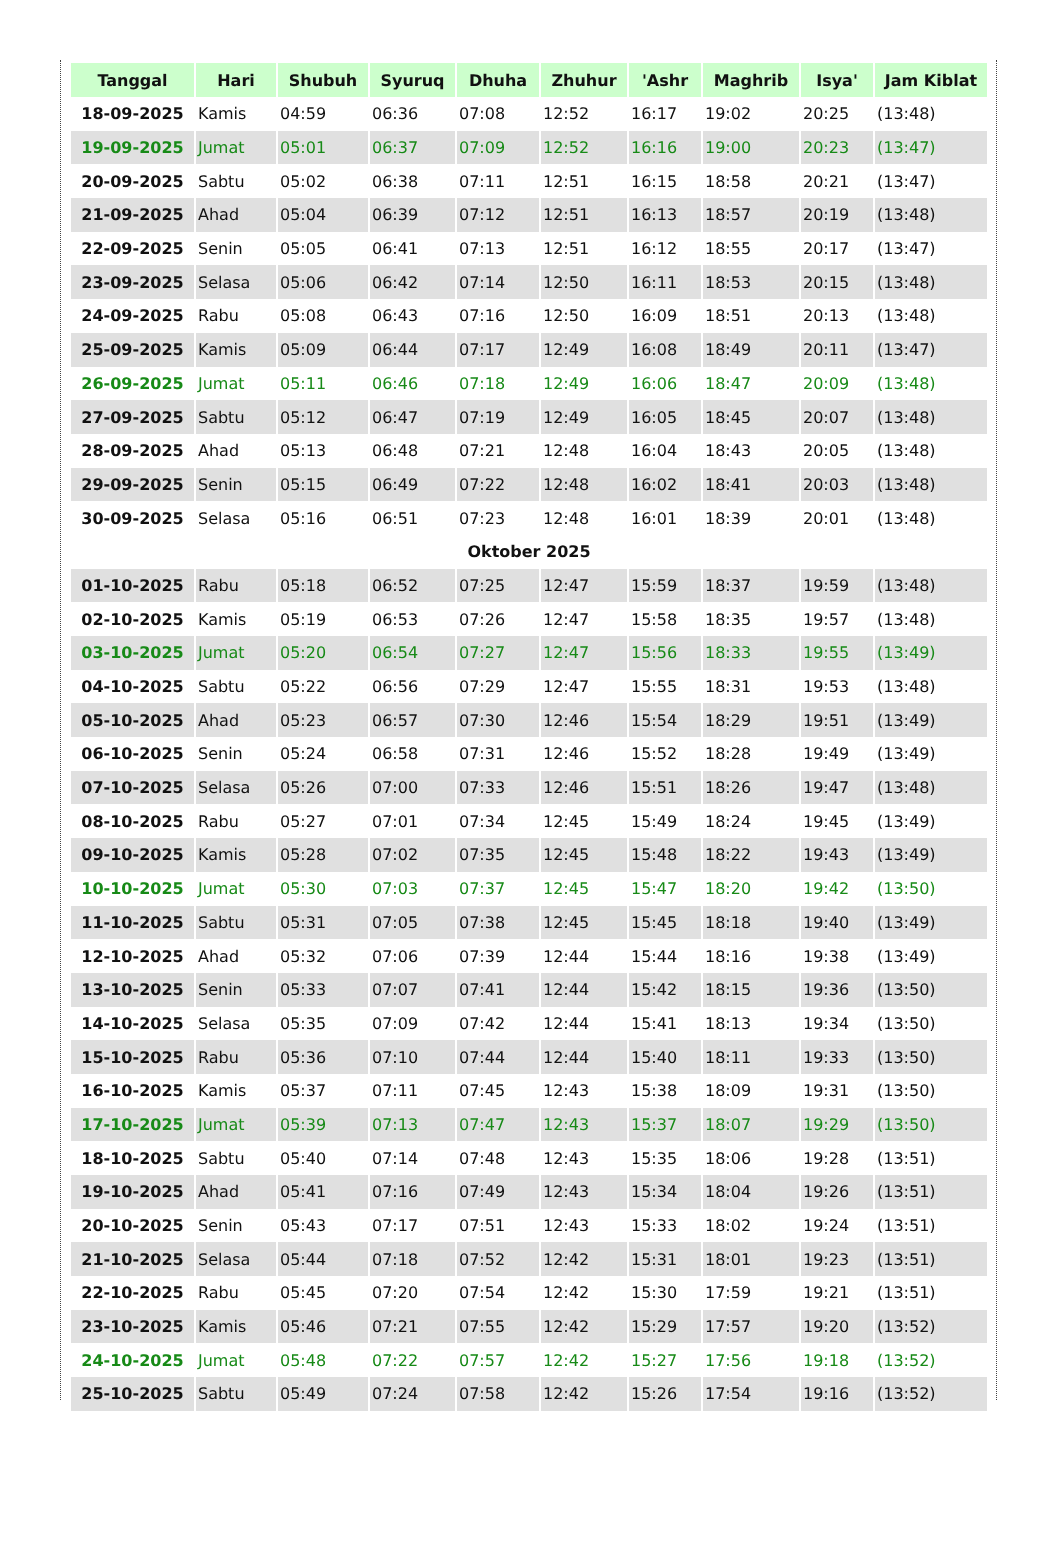| Tanggal | Hari | Shubuh | Syuruq | Dhuha | Zhuhur | 'Ashr | Maghrib | Isya' | Jam Kiblat |
| --- | --- | --- | --- | --- | --- | --- | --- | --- | --- |
| 18-09-2025 | Kamis | 04:59 | 06:36 | 07:08 | 12:52 | 16:17 | 19:02 | 20:25 | (13:48) |
| 19-09-2025 | Jumat | 05:01 | 06:37 | 07:09 | 12:52 | 16:16 | 19:00 | 20:23 | (13:47) |
| 20-09-2025 | Sabtu | 05:02 | 06:38 | 07:11 | 12:51 | 16:15 | 18:58 | 20:21 | (13:47) |
| 21-09-2025 | Ahad | 05:04 | 06:39 | 07:12 | 12:51 | 16:13 | 18:57 | 20:19 | (13:48) |
| 22-09-2025 | Senin | 05:05 | 06:41 | 07:13 | 12:51 | 16:12 | 18:55 | 20:17 | (13:47) |
| 23-09-2025 | Selasa | 05:06 | 06:42 | 07:14 | 12:50 | 16:11 | 18:53 | 20:15 | (13:48) |
| 24-09-2025 | Rabu | 05:08 | 06:43 | 07:16 | 12:50 | 16:09 | 18:51 | 20:13 | (13:48) |
| 25-09-2025 | Kamis | 05:09 | 06:44 | 07:17 | 12:49 | 16:08 | 18:49 | 20:11 | (13:47) |
| 26-09-2025 | Jumat | 05:11 | 06:46 | 07:18 | 12:49 | 16:06 | 18:47 | 20:09 | (13:48) |
| 27-09-2025 | Sabtu | 05:12 | 06:47 | 07:19 | 12:49 | 16:05 | 18:45 | 20:07 | (13:48) |
| 28-09-2025 | Ahad | 05:13 | 06:48 | 07:21 | 12:48 | 16:04 | 18:43 | 20:05 | (13:48) |
| 29-09-2025 | Senin | 05:15 | 06:49 | 07:22 | 12:48 | 16:02 | 18:41 | 20:03 | (13:48) |
| 30-09-2025 | Selasa | 05:16 | 06:51 | 07:23 | 12:48 | 16:01 | 18:39 | 20:01 | (13:48) |
| Oktober 2025 | | | | | | | | | |
| 01-10-2025 | Rabu | 05:18 | 06:52 | 07:25 | 12:47 | 15:59 | 18:37 | 19:59 | (13:48) |
| 02-10-2025 | Kamis | 05:19 | 06:53 | 07:26 | 12:47 | 15:58 | 18:35 | 19:57 | (13:48) |
| 03-10-2025 | Jumat | 05:20 | 06:54 | 07:27 | 12:47 | 15:56 | 18:33 | 19:55 | (13:49) |
| 04-10-2025 | Sabtu | 05:22 | 06:56 | 07:29 | 12:47 | 15:55 | 18:31 | 19:53 | (13:48) |
| 05-10-2025 | Ahad | 05:23 | 06:57 | 07:30 | 12:46 | 15:54 | 18:29 | 19:51 | (13:49) |
| 06-10-2025 | Senin | 05:24 | 06:58 | 07:31 | 12:46 | 15:52 | 18:28 | 19:49 | (13:49) |
| 07-10-2025 | Selasa | 05:26 | 07:00 | 07:33 | 12:46 | 15:51 | 18:26 | 19:47 | (13:48) |
| 08-10-2025 | Rabu | 05:27 | 07:01 | 07:34 | 12:45 | 15:49 | 18:24 | 19:45 | (13:49) |
| 09-10-2025 | Kamis | 05:28 | 07:02 | 07:35 | 12:45 | 15:48 | 18:22 | 19:43 | (13:49) |
| 10-10-2025 | Jumat | 05:30 | 07:03 | 07:37 | 12:45 | 15:47 | 18:20 | 19:42 | (13:50) |
| 11-10-2025 | Sabtu | 05:31 | 07:05 | 07:38 | 12:45 | 15:45 | 18:18 | 19:40 | (13:49) |
| 12-10-2025 | Ahad | 05:32 | 07:06 | 07:39 | 12:44 | 15:44 | 18:16 | 19:38 | (13:49) |
| 13-10-2025 | Senin | 05:33 | 07:07 | 07:41 | 12:44 | 15:42 | 18:15 | 19:36 | (13:50) |
| 14-10-2025 | Selasa | 05:35 | 07:09 | 07:42 | 12:44 | 15:41 | 18:13 | 19:34 | (13:50) |
| 15-10-2025 | Rabu | 05:36 | 07:10 | 07:44 | 12:44 | 15:40 | 18:11 | 19:33 | (13:50) |
| 16-10-2025 | Kamis | 05:37 | 07:11 | 07:45 | 12:43 | 15:38 | 18:09 | 19:31 | (13:50) |
| 17-10-2025 | Jumat | 05:39 | 07:13 | 07:47 | 12:43 | 15:37 | 18:07 | 19:29 | (13:50) |
| 18-10-2025 | Sabtu | 05:40 | 07:14 | 07:48 | 12:43 | 15:35 | 18:06 | 19:28 | (13:51) |
| 19-10-2025 | Ahad | 05:41 | 07:16 | 07:49 | 12:43 | 15:34 | 18:04 | 19:26 | (13:51) |
| 20-10-2025 | Senin | 05:43 | 07:17 | 07:51 | 12:43 | 15:33 | 18:02 | 19:24 | (13:51) |
| 21-10-2025 | Selasa | 05:44 | 07:18 | 07:52 | 12:42 | 15:31 | 18:01 | 19:23 | (13:51) |
| 22-10-2025 | Rabu | 05:45 | 07:20 | 07:54 | 12:42 | 15:30 | 17:59 | 19:21 | (13:51) |
| 23-10-2025 | Kamis | 05:46 | 07:21 | 07:55 | 12:42 | 15:29 | 17:57 | 19:20 | (13:52) |
| 24-10-2025 | Jumat | 05:48 | 07:22 | 07:57 | 12:42 | 15:27 | 17:56 | 19:18 | (13:52) |
| 25-10-2025 | Sabtu | 05:49 | 07:24 | 07:58 | 12:42 | 15:26 | 17:54 | 19:16 | (13:52) |